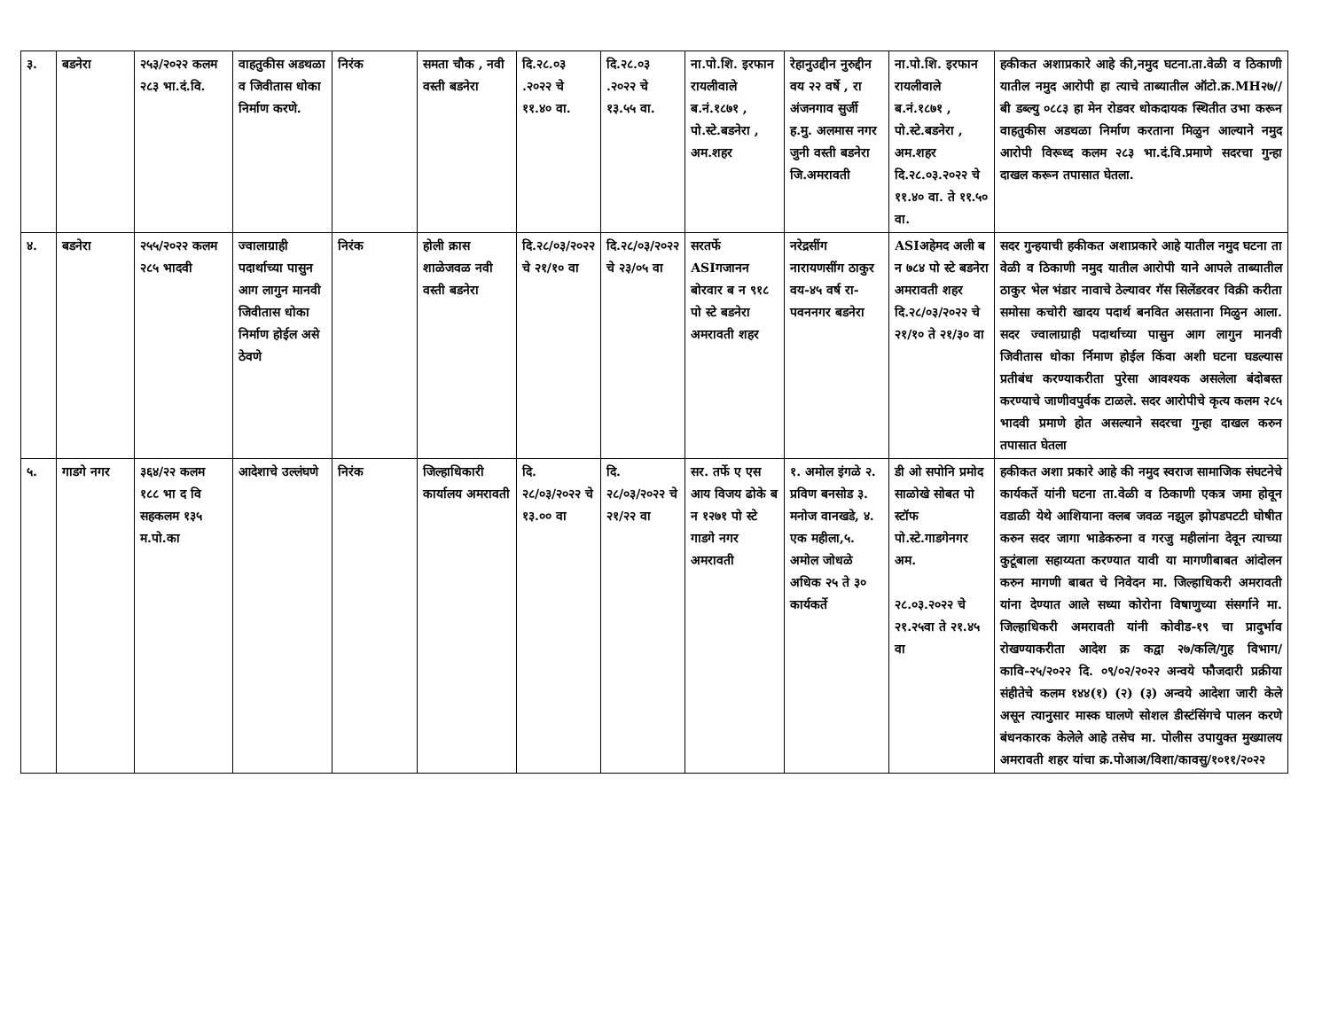| ३. | बडनेरा | २५३/२०२२ कलम २८३ भा.दं.वि. | वाहतुकीस अडथळा व जिवीतास धोका निर्माण करणे. | निरंक | समता चौक , नवी वस्ती बडनेरा | दि.२८.०३ .२०२२ चे ११.४० वा. | दि.२८.०३ .२०२२ चे १३.५५ वा. | ना.पो.शि. इरफान रायलीवाले ब.नं.१८७१ , पो.स्टे.बडनेरा , अम.शहर | रेहानुउद्दीन नुरुद्दीन वय २२ वर्षे , रा अंजनगाव सुर्जी ह.मु. अलमास नगर जुनी वस्ती बडनेरा जि.अमरावती | ना.पो.शि. इरफान रायलीवाले ब.नं.१८७१ , पो.स्टे.बडनेरा , अम.शहर दि.२८.०३.२०२२ चे ११.४० वा. ते ११.५० वा. | हकीकत अशाप्रकारे आहे की,नमुद घटना.ता.वेळी व ठिकाणी यातील नमुद आरोपी हा त्याचे ताब्यातील ऑटो.क्र.MH२७//बी डब्ल्यु ०८८३ हा मेन रोडवर धोकदायक स्थितीत उभा करून वाहतुकीस अडथळा निर्माण करताना मिळुन आल्याने नमुद आरोपी विरूध्द कलम २८३ भा.दं.वि.प्रमाणे सदरचा गुन्हा दाखल करून तपासात घेतला. |
| ४. | बडनेरा | २५५/२०२२ कलम २८५ भादवी | ज्वालाग्राही पदार्थाच्या पासुन आग लागुन मानवी जिवीतास धोका निर्माण होईल असे ठेवणे | निरंक | होली क्रास शाळेजवळ नवी वस्ती बडनेरा | दि.२८/०३/२०२२ चे २१/१० वा | दि.२८/०३/२०२२ चे २३/०५ वा | सरतर्फे ASIगजानन बोरवार ब न ९१८ पो स्टे बडनेरा अमरावती शहर | नरेद्रसींग नारायणसींग ठाकुर वय-४५ वर्ष रा-पवननगर बडनेरा | ASIअहेमद अली ब न ७८४ पो स्टे बडनेरा अमरावती शहर दि.२८/०३/२०२२ चे २१/१० ते २१/३० वा | सदर गुन्हयाची हकीकत अशाप्रकारे आहे यातील नमुद घटना ता वेळी व ठिकाणी नमुद यातील आरोपी याने आपले ताब्यातील ठाकुर भेल भंडार नावाचे ठेल्यावर गॅस सिलेंडरवर विक्री करीता समोसा कचोरी खादय पदार्थ बनवित असताना मिळुन आला. सदर ज्वालाग्राही पदार्थाच्या पासुन आग लागुन मानवी जिवीतास धोका र्निमाण होईल किंवा अशी घटना घडल्यास प्रतीबंध करण्याकरीता पुरेसा आवश्यक असलेला बंदोबस्त करण्याचे जाणीवपुर्वक टाळले. सदर आरोपीचे कृत्य कलम २८५ भादवी प्रमाणे होत असल्याने सदरचा गुन्हा दाखल करुन तपासात घेतला |
| ५. | गाडगे नगर | ३६४/२२ कलम १८८ भा द वि सहकलम १३५ म.पो.का | आदेशाचे उल्लंघणे | निरंक | जिल्हाधिकारी कार्यालय अमरावती | दि. २८/०३/२०२२ चे १३.०० वा | दि. २८/०३/२०२२ चे २१/२२ वा | सर. तर्फे ए एस आय विजय ढोके ब न १२७१ पो स्टे गाडगे नगर अमरावती | १. अमोल इंगळे २. प्रविण बनसोड ३. मनोज वानखडे, ४. एक महीला,५. अमोल जोधळे अधिक २५ ते ३० कार्यकर्ते | डी ओ सपोनि प्रमोद साळोखे सोबत पो स्टॉफ पो.स्टे.गाडगेनगर अम. २८.०३.२०२२ चे २१.२५वा ते २१.४५ वा | हकीकत अशा प्रकारे आहे की नमुद स्वराज सामाजिक संघटनेचे कार्यकर्ते यांनी घटना ता.वेळी व ठिकाणी एकत्र जमा होवून वडाळी येथे आशियाना क्लब जवळ नझुल झोपडपटटी घोषीत करुन सदर जागा भाडेकरुना व गरजु महीलांना देवून त्याच्या कुटूंबाला सहाय्यता करण्यात यावी या मागणीबाबत आंदोलन करुन मागणी बाबत चे निवेदन मा. जिल्हाधिकरी अमरावती यांना देण्यात आले सध्या कोरोना विषाणुच्या संसर्गाने मा. जिल्हाधिकरी अमरावती यांनी कोवीड-१९ चा प्रादुर्भाव रोखण्याकरीता आदेश क्र कद्वा २७/कलि/गुह विभाग/कावि-२५/२०२२ दि. ०९/०२/२०२२ अन्वये फौजदारी प्रक्रीया संहीतेचे कलम १४४(१) (२) (३) अन्वये आदेशा जारी केले असून त्यानुसार मास्क घालणे सोशल डीस्टंसिंगचे पालन करणे बंधनकारक केलेले आहे तसेच मा. पोलीस उपायुक्त मुख्यालय अमरावती शहर यांचा क्र.पोआअ/विशा/कावसु/१०११/२०२२ |